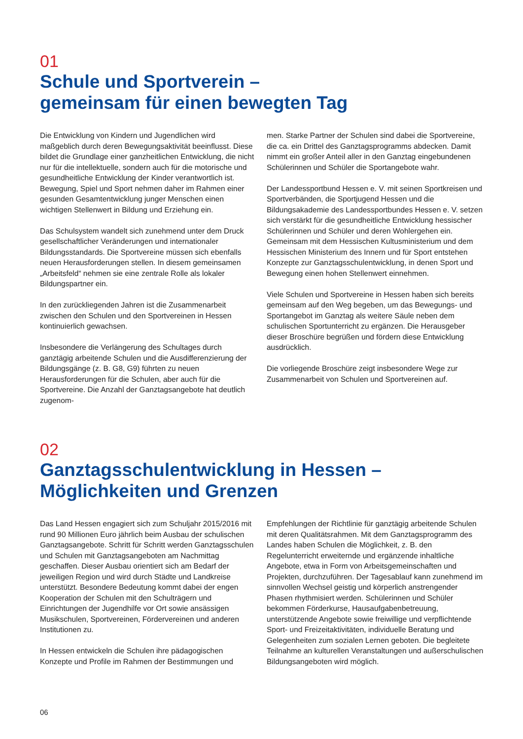01
Schule und Sportverein –
gemeinsam für einen bewegten Tag
Die Entwicklung von Kindern und Jugendlichen wird maßgeblich durch deren Bewegungsaktivität beeinflusst. Diese bildet die Grundlage einer ganzheitlichen Entwicklung, die nicht nur für die intellektuelle, sondern auch für die motorische und gesundheitliche Entwicklung der Kinder verantwortlich ist. Bewegung, Spiel und Sport nehmen daher im Rahmen einer gesunden Gesamtentwicklung junger Menschen einen wichtigen Stellenwert in Bildung und Erziehung ein.
Das Schulsystem wandelt sich zunehmend unter dem Druck gesellschaftlicher Veränderungen und internationaler Bildungsstandards. Die Sportvereine müssen sich ebenfalls neuen Herausforderungen stellen. In diesem gemeinsamen „Arbeitsfeld“ nehmen sie eine zentrale Rolle als lokaler Bildungspartner ein.
In den zurückliegenden Jahren ist die Zusammenarbeit zwischen den Schulen und den Sportvereinen in Hessen kontinuierlich gewachsen.
Insbesondere die Verlängerung des Schultages durch ganztägig arbeitende Schulen und die Ausdifferenzierung der Bildungsgänge (z. B. G8, G9) führten zu neuen Herausforderungen für die Schulen, aber auch für die Sportvereine. Die Anzahl der Ganztagsangebote hat deutlich zugenom-
men. Starke Partner der Schulen sind dabei die Sportvereine, die ca. ein Drittel des Ganztagsprogramms abdecken. Damit nimmt ein großer Anteil aller in den Ganztag eingebundenen Schülerinnen und Schüler die Sportangebote wahr.
Der Landessportbund Hessen e. V. mit seinen Sportkreisen und Sportverbänden, die Sportjugend Hessen und die Bildungsakademie des Landessportbundes Hessen e. V. setzen sich verstärkt für die gesundheitliche Entwicklung hessischer Schülerinnen und Schüler und deren Wohlergehen ein. Gemeinsam mit dem Hessischen Kultusministerium und dem Hessischen Ministerium des Innern und für Sport entstehen Konzepte zur Ganztagsschulentwicklung, in denen Sport und Bewegung einen hohen Stellenwert einnehmen.
Viele Schulen und Sportvereine in Hessen haben sich bereits gemeinsam auf den Weg begeben, um das Bewegungs- und Sportangebot im Ganztag als weitere Säule neben dem schulischen Sportunterricht zu ergänzen. Die Herausgeber dieser Broschüre begrüßen und fördern diese Entwicklung ausdrücklich.
Die vorliegende Broschüre zeigt insbesondere Wege zur Zusammenarbeit von Schulen und Sportvereinen auf.
02
Ganztagsschulentwicklung in Hessen –
Möglichkeiten und Grenzen
Das Land Hessen engagiert sich zum Schuljahr 2015/2016 mit rund 90 Millionen Euro jährlich beim Ausbau der schulischen Ganztagsangebote. Schritt für Schritt werden Ganztagsschulen und Schulen mit Ganztagsangeboten am Nachmittag geschaffen. Dieser Ausbau orientiert sich am Bedarf der jeweiligen Region und wird durch Städte und Landkreise unterstützt. Besondere Bedeutung kommt dabei der engen Kooperation der Schulen mit den Schulträgern und Einrichtungen der Jugendhilfe vor Ort sowie ansässigen Musikschulen, Sportvereinen, Fördervereinen und anderen Institutionen zu.
In Hessen entwickeln die Schulen ihre pädagogischen Konzepte und Profile im Rahmen der Bestimmungen und
Empfehlungen der Richtlinie für ganztägig arbeitende Schulen mit deren Qualitätsrahmen. Mit dem Ganztagsprogramm des Landes haben Schulen die Möglichkeit, z. B. den Regelunterricht erweiternde und ergänzende inhaltliche Angebote, etwa in Form von Arbeitsgemeinschaften und Projekten, durchzuführen. Der Tagesablauf kann zunehmend im sinnvollen Wechsel geistig und körperlich anstrengender Phasen rhythmisiert werden. Schülerinnen und Schüler bekommen Förderkurse, Hausaufgabenbetreuung, unterstützende Angebote sowie freiwillige und verpflichtende Sport- und Freizeitaktivitäten, individuelle Beratung und Gelegenheiten zum sozialen Lernen geboten. Die begleitete Teilnahme an kulturellen Veranstaltungen und außerschulischen Bildungsangeboten wird möglich.
06